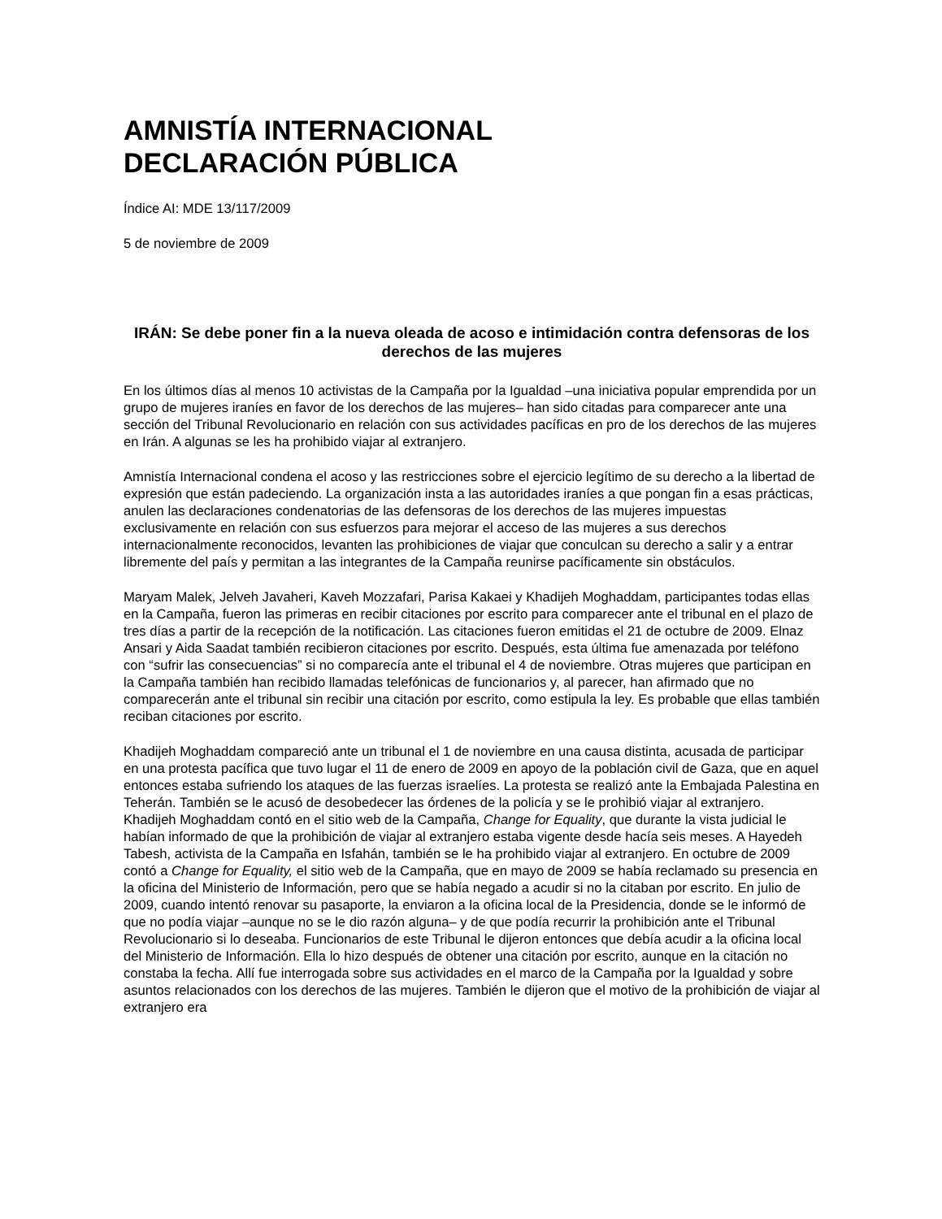AMNISTÍA INTERNACIONAL
DECLARACIÓN PÚBLICA
Índice AI: MDE 13/117/2009
5 de noviembre de 2009
IRÁN: Se debe poner fin a la nueva oleada de acoso e intimidación contra defensoras de los derechos de las mujeres
En los últimos días al menos 10 activistas de la Campaña por la Igualdad –una iniciativa popular emprendida por un grupo de mujeres iraníes en favor de los derechos de las mujeres– han sido citadas para comparecer ante una sección del Tribunal Revolucionario en relación con sus actividades pacíficas en pro de los derechos de las mujeres en Irán. A algunas se les ha prohibido viajar al extranjero.
Amnistía Internacional condena el acoso y las restricciones sobre el ejercicio legítimo de su derecho a la libertad de expresión que están padeciendo. La organización insta a las autoridades iraníes a que pongan fin a esas prácticas, anulen las declaraciones condenatorias de las defensoras de los derechos de las mujeres impuestas exclusivamente en relación con sus esfuerzos para mejorar el acceso de las mujeres a sus derechos internacionalmente reconocidos, levanten las prohibiciones de viajar que conculcan su derecho a salir y a entrar libremente del país y permitan a las integrantes de la Campaña reunirse pacíficamente sin obstáculos.
Maryam Malek, Jelveh Javaheri, Kaveh Mozzafari, Parisa Kakaei y Khadijeh Moghaddam, participantes todas ellas en la Campaña, fueron las primeras en recibir citaciones por escrito para comparecer ante el tribunal en el plazo de tres días a partir de la recepción de la notificación. Las citaciones fueron emitidas el 21 de octubre de 2009. Elnaz Ansari y Aida Saadat también recibieron citaciones por escrito. Después, esta última fue amenazada por teléfono con “sufrir las consecuencias” si no comparecía ante el tribunal el 4 de noviembre. Otras mujeres que participan en la Campaña también han recibido llamadas telefónicas de funcionarios y, al parecer, han afirmado que no comparecerán ante el tribunal sin recibir una citación por escrito, como estipula la ley. Es probable que ellas también reciban citaciones por escrito.
Khadijeh Moghaddam compareció ante un tribunal el 1 de noviembre en una causa distinta, acusada de participar en una protesta pacífica que tuvo lugar el 11 de enero de 2009 en apoyo de la población civil de Gaza, que en aquel entonces estaba sufriendo los ataques de las fuerzas israelíes. La protesta se realizó ante la Embajada Palestina en Teherán. También se le acusó de desobedecer las órdenes de la policía y se le prohibió viajar al extranjero. Khadijeh Moghaddam contó en el sitio web de la Campaña, Change for Equality, que durante la vista judicial le habían informado de que la prohibición de viajar al extranjero estaba vigente desde hacía seis meses. A Hayedeh Tabesh, activista de la Campaña en Isfahán, también se le ha prohibido viajar al extranjero. En octubre de 2009 contó a Change for Equality, el sitio web de la Campaña, que en mayo de 2009 se había reclamado su presencia en la oficina del Ministerio de Información, pero que se había negado a acudir si no la citaban por escrito. En julio de 2009, cuando intentó renovar su pasaporte, la enviaron a la oficina local de la Presidencia, donde se le informó de que no podía viajar –aunque no se le dio razón alguna– y de que podía recurrir la prohibición ante el Tribunal Revolucionario si lo deseaba. Funcionarios de este Tribunal le dijeron entonces que debía acudir a la oficina local del Ministerio de Información. Ella lo hizo después de obtener una citación por escrito, aunque en la citación no constaba la fecha. Allí fue interrogada sobre sus actividades en el marco de la Campaña por la Igualdad y sobre asuntos relacionados con los derechos de las mujeres. También le dijeron que el motivo de la prohibición de viajar al extranjero era